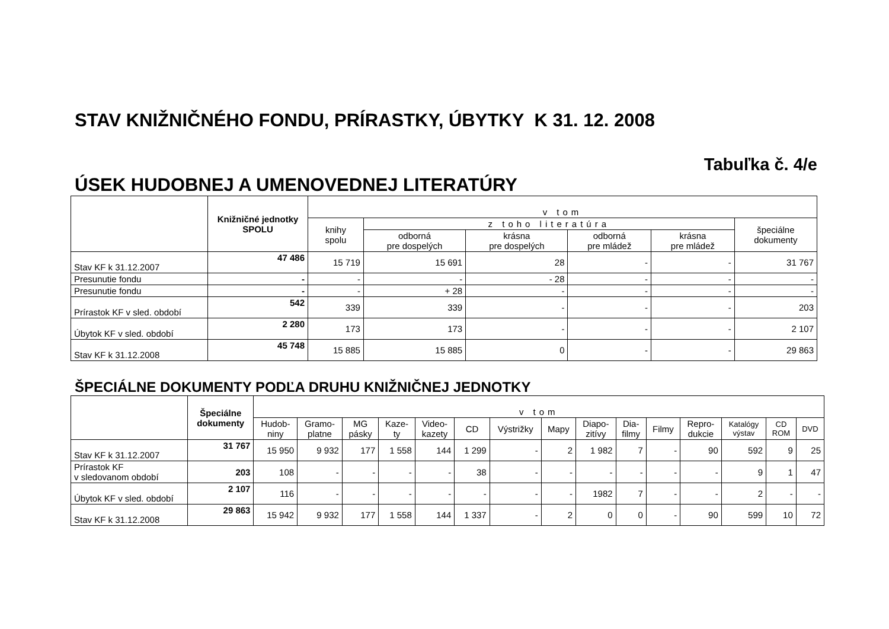STAV KNIŽNIČNÉHO FONDU, PRÍRASTKY, ÚBYTKY K 31. 12. 2008
Tabuľka č. 4/e
ÚSEK HUDOBNEJ A UMENOVEDNEJ LITERATÚRY
| | Knižničné jednotky SPOLU | v tom | | | | | |
| --- | --- | --- | --- | --- | --- | --- | --- |
| | | knihy spolu | z toho literatúra | | | | špeciálne dokumenty |
| | | | odborná pre dospelých | krásna pre dospelých | odborná pre mládež | krásna pre mládež | |
| Stav KF k 31.12.2007 | 47 486 | 15 719 | 15 691 | 28 | - | - | 31 767 |
| Presunutie fondu | - | - | - | - 28 | - | - | - |
| Presunutie fondu | - | - | + 28 | - | - | - | - |
| Prírastok KF v sled. období | 542 | 339 | 339 | - | - | - | 203 |
| Úbytok KF v sled. období | 2 280 | 173 | 173 | - | - | - | 2 107 |
| Stav KF k 31.12.2008 | 45 748 | 15 885 | 15 885 | 0 | - | - | 29 863 |
ŠPECIÁLNE DOKUMENTY PODĽA DRUHU KNIŽNIČNEJ JEDNOTKY
| | Špeciálne dokumenty | v tom | | | | | | | | | | | | | | |
| --- | --- | --- | --- | --- | --- | --- | --- | --- | --- | --- | --- | --- | --- | --- | --- | --- |
| | | Hudob- niny | Gramo- platne | MG pásky | Kaze- ty | Video- kazety | CD | Výstrižky | Mapy | Diapo- zitívy | Dia- filmy | Filmy | Repro- dukcie | Katalógy výstav | CD ROM | DVD |
| Stav KF k 31.12.2007 | 31 767 | 15 950 | 9 932 | 177 | 1 558 | 144 | 1 299 | - | 2 | 1 982 | 7 | - | 90 | 592 | 9 | 25 |
| Prírastok KF v sledovanom období | 203 | 108 | - | - | - | - | 38 | - | - | - | - | - | - | 9 | 1 | 47 |
| Úbytok KF v sled. období | 2 107 | 116 | - | - | - | - | - | - | - | 1982 | 7 | - | - | 2 | - | - |
| Stav KF k 31.12.2008 | 29 863 | 15 942 | 9 932 | 177 | 1 558 | 144 | 1 337 | - | 2 | 0 | 0 | - | 90 | 599 | 10 | 72 |